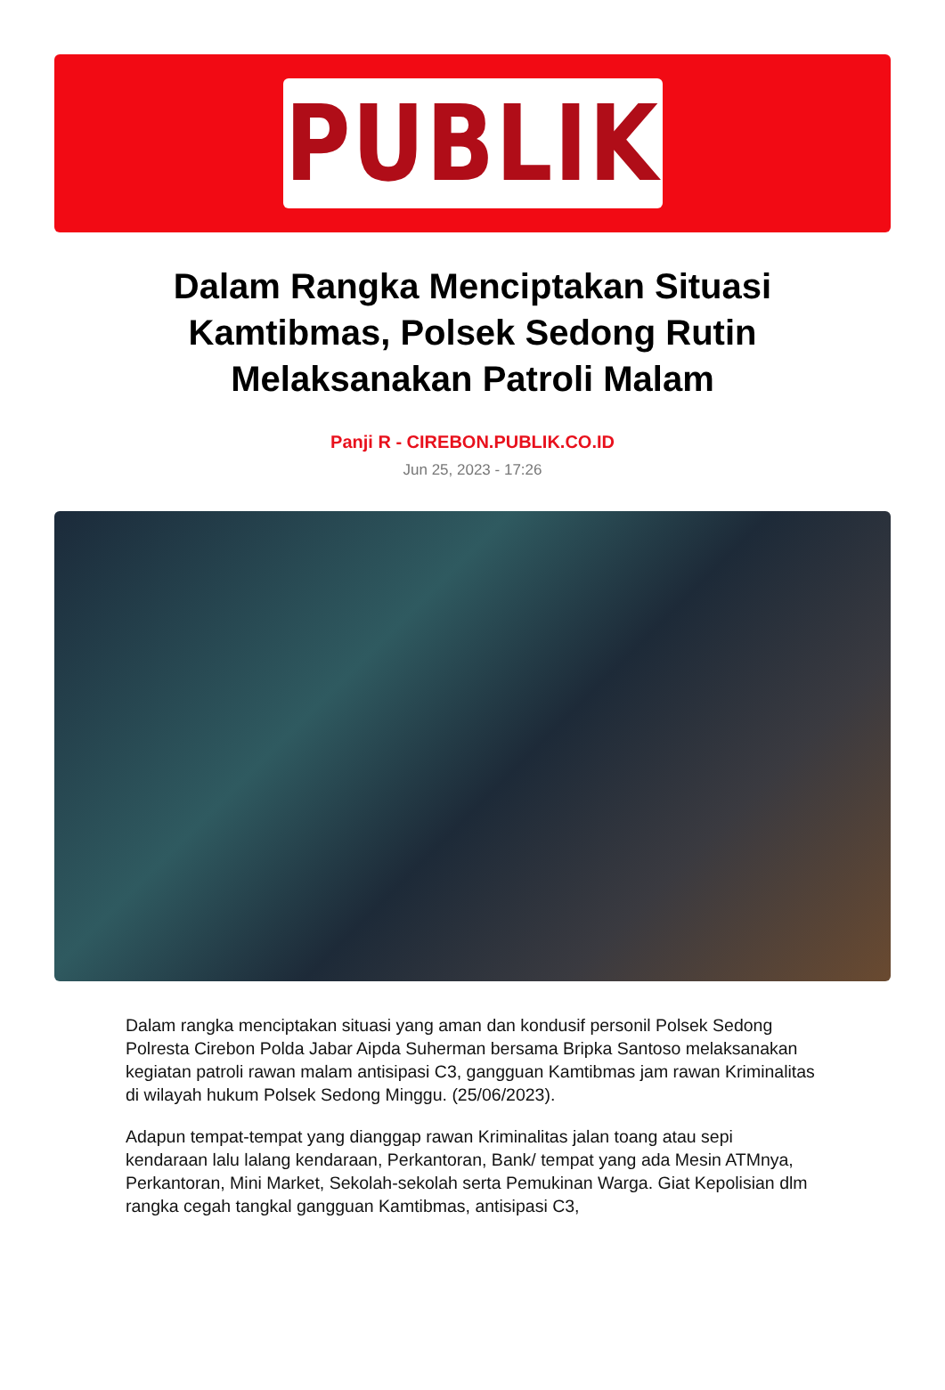PUBLIK
Dalam Rangka Menciptakan Situasi Kamtibmas, Polsek Sedong Rutin Melaksanakan Patroli Malam
Panji R - CIREBON.PUBLIK.CO.ID
Jun 25, 2023 - 17:26
Dalam rangka menciptakan situasi yang aman dan kondusif personil Polsek Sedong Polresta Cirebon Polda Jabar Aipda Suherman bersama Bripka Santoso melaksanakan kegiatan patroli rawan malam antisipasi C3, gangguan Kamtibmas jam rawan Kriminalitas di wilayah hukum Polsek Sedong Minggu. (25/06/2023).
Adapun tempat-tempat yang dianggap rawan Kriminalitas jalan toang atau sepi kendaraan lalu lalang kendaraan, Perkantoran, Bank/ tempat yang ada Mesin ATMnya, Perkantoran, Mini Market, Sekolah-sekolah serta Pemukinan Warga. Giat Kepolisian dlm rangka cegah tangkal gangguan Kamtibmas, antisipasi C3,